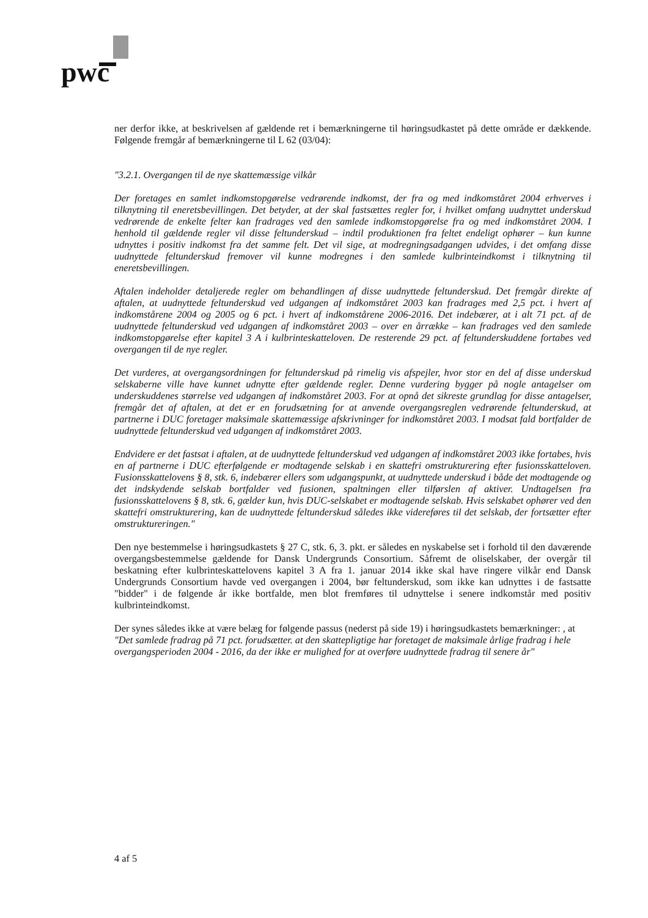pwc
ner derfor ikke, at beskrivelsen af gældende ret i bemærkningerne til høringsudkastet på dette område er dækkende. Følgende fremgår af bemærkningerne til L 62 (03/04):
"3.2.1. Overgangen til de nye skattemæssige vilkår
Der foretages en samlet indkomstopgørelse vedrørende indkomst, der fra og med indkomståret 2004 erhverves i tilknytning til eneretsbevillingen. Det betyder, at der skal fastsættes regler for, i hvilket omfang uudnyttet underskud vedrørende de enkelte felter kan fradrages ved den samlede indkomstopgørelse fra og med indkomståret 2004. I henhold til gældende regler vil disse feltunderskud – indtil produktionen fra feltet endeligt ophører – kun kunne udnyttes i positiv indkomst fra det samme felt. Det vil sige, at modregningsadgangen udvides, i det omfang disse uudnyttede feltunderskud fremover vil kunne modregnes i den samlede kulbrinteindkomst i tilknytning til eneretsbevillingen.
Aftalen indeholder detaljerede regler om behandlingen af disse uudnyttede feltunderskud. Det fremgår direkte af aftalen, at uudnyttede feltunderskud ved udgangen af indkomståret 2003 kan fradrages med 2,5 pct. i hvert af indkomstårene 2004 og 2005 og 6 pct. i hvert af indkomstårene 2006-2016. Det indebærer, at i alt 71 pct. af de uudnyttede feltunderskud ved udgangen af indkomståret 2003 – over en årrække – kan fradrages ved den samlede indkomstopgørelse efter kapitel 3 A i kulbrinteskatteloven. De resterende 29 pct. af feltunderskuddene fortabes ved overgangen til de nye regler.
Det vurderes, at overgangsordningen for feltunderskud på rimelig vis afspejler, hvor stor en del af disse underskud selskaberne ville have kunnet udnytte efter gældende regler. Denne vurdering bygger på nogle antagelser om underskuddenes størrelse ved udgangen af indkomståret 2003. For at opnå det sikreste grundlag for disse antagelser, fremgår det af aftalen, at det er en forudsætning for at anvende overgangsreglen vedrørende feltunderskud, at partnerne i DUC foretager maksimale skattemæssige afskrivninger for indkomståret 2003. I modsat fald bortfalder de uudnyttede feltunderskud ved udgangen af indkomståret 2003.
Endvidere er det fastsat i aftalen, at de uudnyttede feltunderskud ved udgangen af indkomståret 2003 ikke fortabes, hvis en af partnerne i DUC efterfølgende er modtagende selskab i en skattefri omstrukturering efter fusionsskatteloven. Fusionsskattelovens § 8, stk. 6, indebærer ellers som udgangspunkt, at uudnyttede underskud i både det modtagende og det indskydende selskab bortfalder ved fusionen, spaltningen eller tilførslen af aktiver. Undtagelsen fra fusionsskattelovens § 8, stk. 6, gælder kun, hvis DUC-selskabet er modtagende selskab. Hvis selskabet ophører ved den skattefri omstrukturering, kan de uudnyttede feltunderskud således ikke videreføres til det selskab, der fortsætter efter omstruktureringen."
Den nye bestemmelse i høringsudkastets § 27 C, stk. 6, 3. pkt. er således en nyskabelse set i forhold til den daværende overgangsbestemmelse gældende for Dansk Undergrunds Consortium. Såfremt de oliselskaber, der overgår til beskatning efter kulbrinteskattelovens kapitel 3 A fra 1. januar 2014 ikke skal have ringere vilkår end Dansk Undergrunds Consortium havde ved overgangen i 2004, bør feltunderskud, som ikke kan udnyttes i de fastsatte "bidder" i de følgende år ikke bortfalde, men blot fremføres til udnyttelse i senere indkomstår med positiv kulbrinteindkomst.
Der synes således ikke at være belæg for følgende passus (nederst på side 19) i høringsudkastets bemærkninger: , at
"Det samlede fradrag på 71 pct. forudsætter. at den skattepligtige har foretaget de maksimale årlige fradrag i hele overgangsperioden 2004 - 2016, da der ikke er mulighed for at overføre uudnyttede fradrag til senere år"
4 af 5